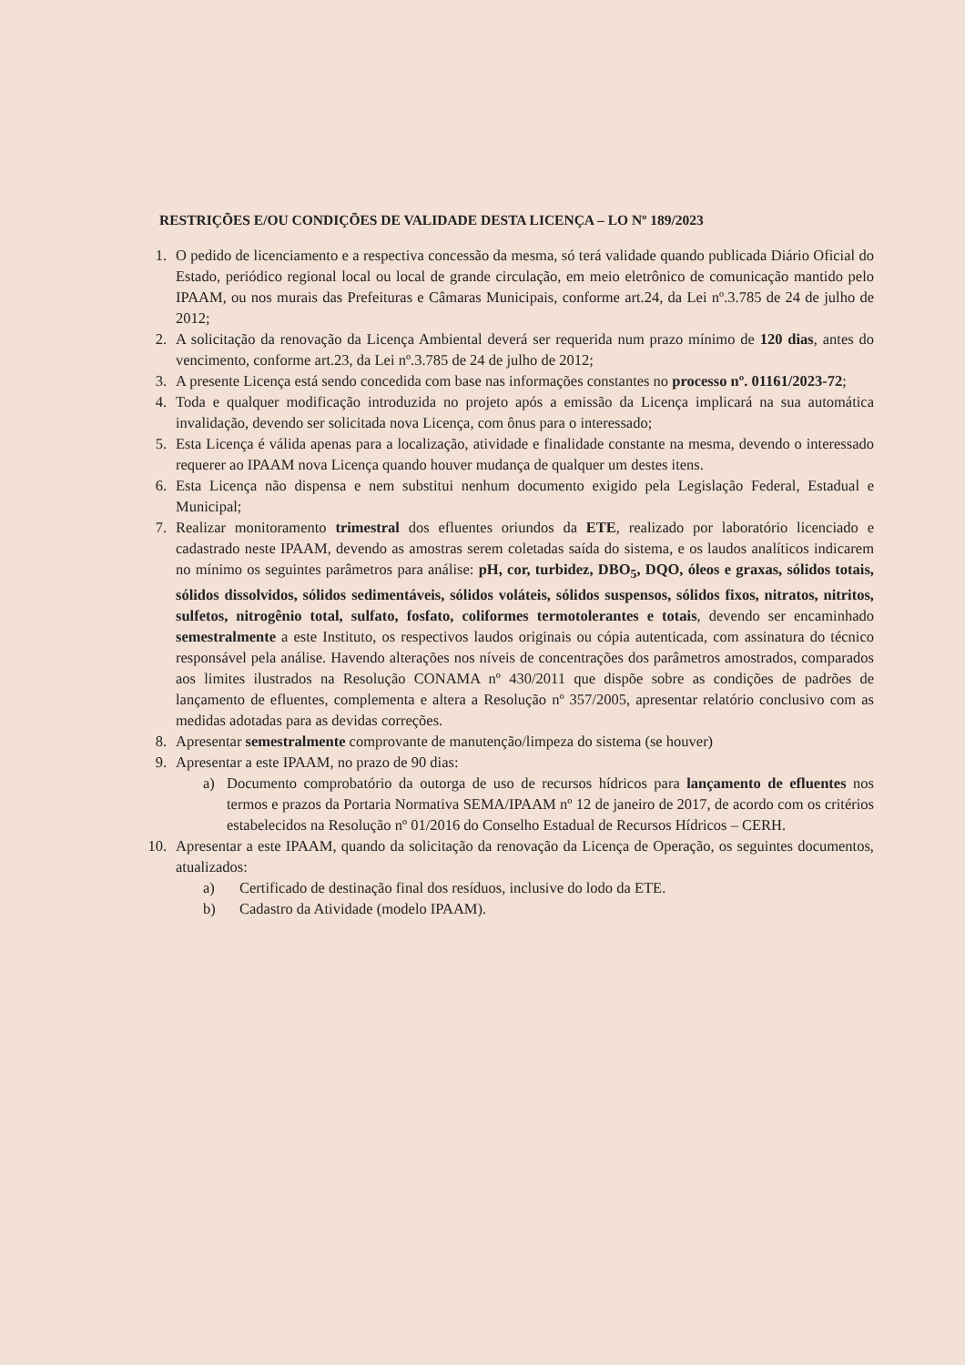RESTRIÇÕES E/OU CONDIÇÕES DE VALIDADE DESTA LICENÇA – LO Nº 189/2023
1. O pedido de licenciamento e a respectiva concessão da mesma, só terá validade quando publicada Diário Oficial do Estado, periódico regional local ou local de grande circulação, em meio eletrônico de comunicação mantido pelo IPAAM, ou nos murais das Prefeituras e Câmaras Municipais, conforme art.24, da Lei nº.3.785 de 24 de julho de 2012;
2. A solicitação da renovação da Licença Ambiental deverá ser requerida num prazo mínimo de 120 dias, antes do vencimento, conforme art.23, da Lei nº.3.785 de 24 de julho de 2012;
3. A presente Licença está sendo concedida com base nas informações constantes no processo nº. 01161/2023-72;
4. Toda e qualquer modificação introduzida no projeto após a emissão da Licença implicará na sua automática invalidação, devendo ser solicitada nova Licença, com ônus para o interessado;
5. Esta Licença é válida apenas para a localização, atividade e finalidade constante na mesma, devendo o interessado requerer ao IPAAM nova Licença quando houver mudança de qualquer um destes itens.
6. Esta Licença não dispensa e nem substitui nenhum documento exigido pela Legislação Federal, Estadual e Municipal;
7. Realizar monitoramento trimestral dos efluentes oriundos da ETE, realizado por laboratório licenciado e cadastrado neste IPAAM, devendo as amostras serem coletadas saída do sistema, e os laudos analíticos indicarem no mínimo os seguintes parâmetros para análise: pH, cor, turbidez, DBO<sub>5</sub>, DQO, óleos e graxas, sólidos totais, sólidos dissolvidos, sólidos sedimentáveis, sólidos voláteis, sólidos suspensos, sólidos fixos, nitratos, nitritos, sulfetos, nitrogênio total, sulfato, fosfato, coliformes termotolerantes e totais, devendo ser encaminhado semestralmente a este Instituto, os respectivos laudos originais ou cópia autenticada, com assinatura do técnico responsável pela análise. Havendo alterações nos níveis de concentrações dos parâmetros amostrados, comparados aos limites ilustrados na Resolução CONAMA nº 430/2011 que dispõe sobre as condições de padrões de lançamento de efluentes, complementa e altera a Resolução nº 357/2005, apresentar relatório conclusivo com as medidas adotadas para as devidas correções.
8. Apresentar semestralmente comprovante de manutenção/limpeza do sistema (se houver)
9. Apresentar a este IPAAM, no prazo de 90 dias:
a) Documento comprobatório da outorga de uso de recursos hídricos para lançamento de efluentes nos termos e prazos da Portaria Normativa SEMA/IPAAM nº 12 de janeiro de 2017, de acordo com os critérios estabelecidos na Resolução nº 01/2016 do Conselho Estadual de Recursos Hídricos – CERH.
10. Apresentar a este IPAAM, quando da solicitação da renovação da Licença de Operação, os seguintes documentos, atualizados:
a) Certificado de destinação final dos resíduos, inclusive do lodo da ETE.
b) Cadastro da Atividade (modelo IPAAM).